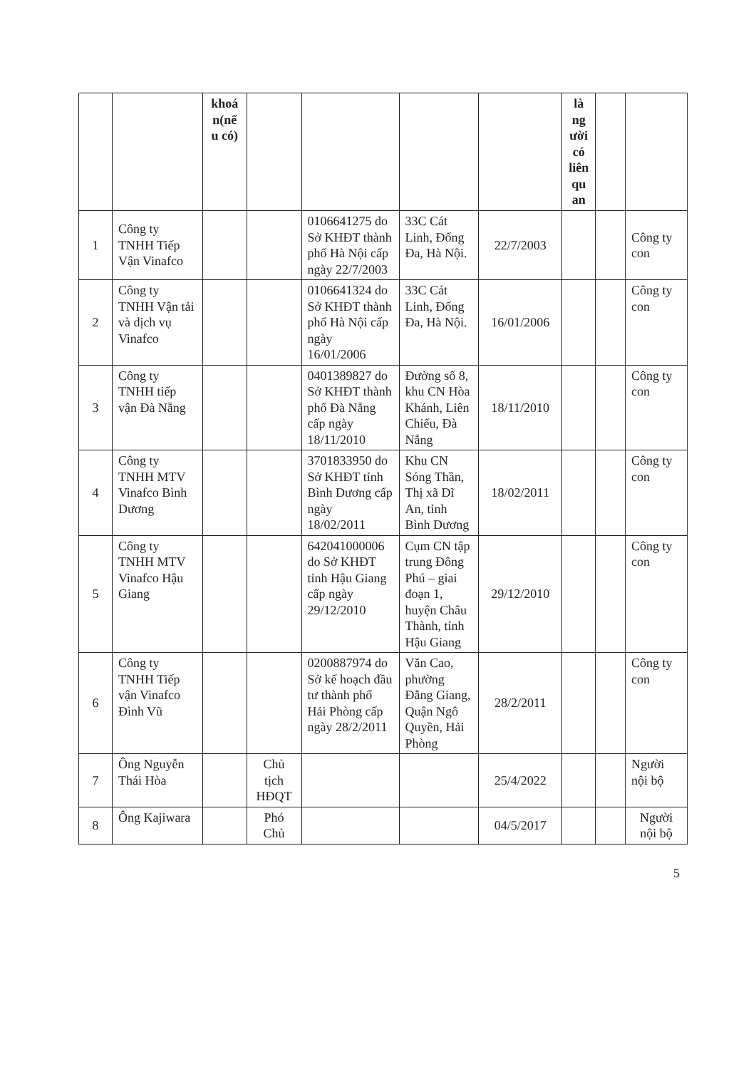| | | khoá n(nế u có) | | | | | là ng ười có liên qu an | | |
| --- | --- | --- | --- | --- | --- | --- | --- | --- | --- |
| 1 | Công ty TNHH Tiếp Vận Vinafco | | | 0106641275 do Sở KHĐT thành phố Hà Nội cấp ngày 22/7/2003 | 33C Cát Linh, Đống Đa, Hà Nội. | 22/7/2003 | | | Công ty con |
| 2 | Công ty TNHH Vận tải và dịch vụ Vinafco | | | 0106641324 do Sở KHĐT thành phố Hà Nội cấp ngày 16/01/2006 | 33C Cát Linh, Đống Đa, Hà Nội. | 16/01/2006 | | | Công ty con |
| 3 | Công ty TNHH tiếp vận Đà Nẵng | | | 0401389827 do Sở KHĐT thành phố Đà Nẵng cấp ngày 18/11/2010 | Đường số 8, khu CN Hòa Khánh, Liên Chiểu, Đà Nẵng | 18/11/2010 | | | Công ty con |
| 4 | Công ty TNHH MTV Vinafco Bình Dương | | | 3701833950 do Sở KHĐT tỉnh Bình Dương cấp ngày 18/02/2011 | Khu CN Sóng Thần, Thị xã Dĩ An, tỉnh Bình Dương | 18/02/2011 | | | Công ty con |
| 5 | Công ty TNHH MTV Vinafco Hậu Giang | | | 642041000006 do Sở KHĐT tỉnh Hậu Giang cấp ngày 29/12/2010 | Cụm CN tập trung Đông Phú – giai đoạn 1, huyện Châu Thành, tỉnh Hậu Giang | 29/12/2010 | | | Công ty con |
| 6 | Công ty TNHH Tiếp vận Vinafco Đình Vũ | | | 0200887974 do Sở kế hoạch đầu tư thành phố Hải Phòng cấp ngày 28/2/2011 | Văn Cao, phường Đằng Giang, Quận Ngô Quyền, Hải Phòng | 28/2/2011 | | | Công ty con |
| 7 | Ông Nguyễn Thái Hòa | | Chủ tịch HĐQT | | | 25/4/2022 | | | Người nội bộ |
| 8 | Ông Kajiwara | | Phó Chủ | | | 04/5/2017 | | | Người nội bộ |
5